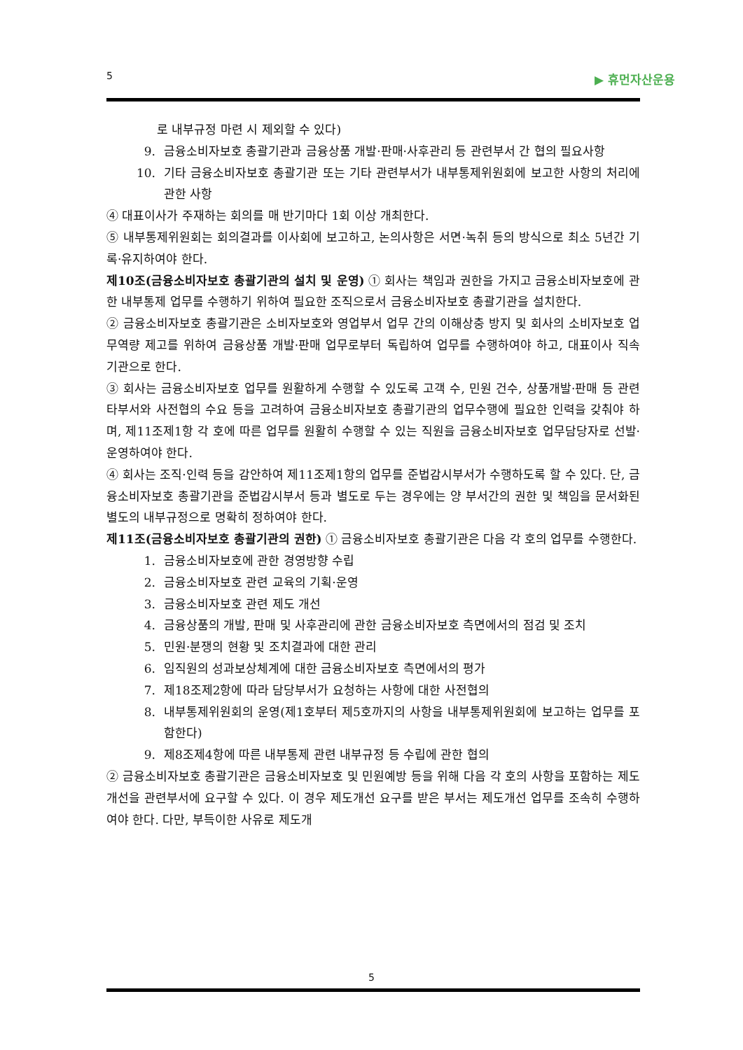5 ▶ 휴먼자산운용
로 내부규정 마련 시 제외할 수 있다)
9. 금융소비자보호 총괄기관과 금융상품 개발·판매·사후관리 등 관련부서 간 협의 필요사항
10. 기타 금융소비자보호 총괄기관 또는 기타 관련부서가 내부통제위원회에 보고한 사항의 처리에 관한 사항
④ 대표이사가 주재하는 회의를 매 반기마다 1회 이상 개최한다.
⑤ 내부통제위원회는 회의결과를 이사회에 보고하고, 논의사항은 서면·녹취 등의 방식으로 최소 5년간 기록·유지하여야 한다.
제10조(금융소비자보호 총괄기관의 설치 및 운영) ① 회사는 책임과 권한을 가지고 금융소비자보호에 관한 내부통제 업무를 수행하기 위하여 필요한 조직으로서 금융소비자보호 총괄기관을 설치한다.
② 금융소비자보호 총괄기관은 소비자보호와 영업부서 업무 간의 이해상충 방지 및 회사의 소비자보호 업무역량 제고를 위하여 금융상품 개발·판매 업무로부터 독립하여 업무를 수행하여야 하고, 대표이사 직속 기관으로 한다.
③ 회사는 금융소비자보호 업무를 원활하게 수행할 수 있도록 고객 수, 민원 건수, 상품개발·판매 등 관련 타부서와 사전협의 수요 등을 고려하여 금융소비자보호 총괄기관의 업무수행에 필요한 인력을 갖춰야 하며, 제11조제1항 각 호에 따른 업무를 원활히 수행할 수 있는 직원을 금융소비자보호 업무담당자로 선발·운영하여야 한다.
④ 회사는 조직·인력 등을 감안하여 제11조제1항의 업무를 준법감시부서가 수행하도록 할 수 있다. 단, 금융소비자보호 총괄기관을 준법감시부서 등과 별도로 두는 경우에는 양 부서간의 권한 및 책임을 문서화된 별도의 내부규정으로 명확히 정하여야 한다.
제11조(금융소비자보호 총괄기관의 권한) ① 금융소비자보호 총괄기관은 다음 각 호의 업무를 수행한다.
1. 금융소비자보호에 관한 경영방향 수립
2. 금융소비자보호 관련 교육의 기획·운영
3. 금융소비자보호 관련 제도 개선
4. 금융상품의 개발, 판매 및 사후관리에 관한 금융소비자보호 측면에서의 점검 및 조치
5. 민원·분쟁의 현황 및 조치결과에 대한 관리
6. 임직원의 성과보상체계에 대한 금융소비자보호 측면에서의 평가
7. 제18조제2항에 따라 담당부서가 요청하는 사항에 대한 사전협의
8. 내부통제위원회의 운영(제1호부터 제5호까지의 사항을 내부통제위원회에 보고하는 업무를 포함한다)
9. 제8조제4항에 따른 내부통제 관련 내부규정 등 수립에 관한 협의
② 금융소비자보호 총괄기관은 금융소비자보호 및 민원예방 등을 위해 다음 각 호의 사항을 포함하는 제도개선을 관련부서에 요구할 수 있다. 이 경우 제도개선 요구를 받은 부서는 제도개선 업무를 조속히 수행하여야 한다. 다만, 부득이한 사유로 제도개
5